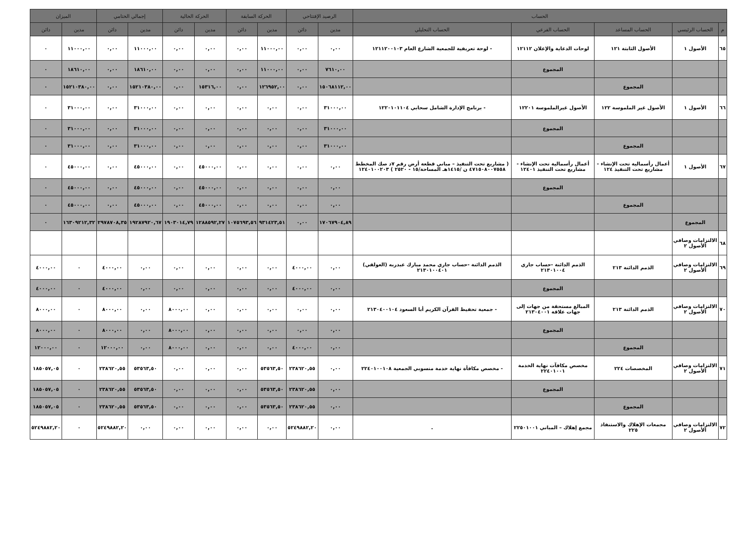| الحساب | | | | | الرصيد الإفتتاحي | | الحركة السابقة | | الحركة الحالية | | إجمالي الختامي | | الميزان | |
| --- | --- | --- | --- | --- | --- | --- | --- | --- | --- | --- | --- | --- | --- | --- |
| م | الحساب الرئيسي | الحساب المساعد | الحساب الفرعي | الحساب التحليلي | مدين | دائن | مدين | دائن | مدين | دائن | مدين | دائن | مدين | دائن |
| ٦٥ | الأصول ١ | الأصول الثابتة ١٢١ | لوحات الدعاية والإعلان ١٢١١٢ | - لوحة تعريفية للجمعية الشارع العام ١٢١١٢٠٠١٠٣ | ٠,٠٠ | ٠,٠٠ | ١١٠٠٠,٠٠ | ٠,٠٠ | ٠,٠٠ | ٠,٠٠ | ١١٠٠٠,٠٠ | ٠,٠٠ | ١١٠٠٠,٠٠ | ٠ |
| | | | المجموع | | ٧٦١٠,٠٠ | ٠,٠٠ | ١١٠٠٠,٠٠ | ٠,٠٠ | ٠,٠٠ | ٠,٠٠ | ١٨٦١٠,٠٠ | ٠,٠٠ | ١٨٦١٠,٠٠ | ٠ |
| | | المجموع | | | ١٥٠٦٨١١٢,٠٠ | ٠,٠٠ | ١٢٦٩٥٢,٠٠ | ٠,٠٠ | ١٥٣١٦,٠٠ | ٠,٠٠ | ١٥٢١٠٣٨٠,٠٠ | ٠,٠٠ | ١٥٢١٠٣٨٠,٠٠ | ٠ |
| ٦٦ | الأصول ١ | الأصول غير الملموسة ١٢٢ | الأصول غيرالملموسة ١٢٢٠١ | - برنامج الإدارة الشامل سحابي ١٢٢٠١٠١١٠٤ | ٣١٠٠٠,٠٠ | ٠,٠٠ | ٠,٠٠ | ٠,٠٠ | ٠,٠٠ | ٠,٠٠ | ٣١٠٠٠,٠٠ | ٠,٠٠ | ٣١٠٠٠,٠٠ | ٠ |
| | | | المجموع | | ٣١٠٠٠,٠٠ | ٠,٠٠ | ٠,٠٠ | ٠,٠٠ | ٠,٠٠ | ٠,٠٠ | ٣١٠٠٠,٠٠ | ٠,٠٠ | ٣١٠٠٠,٠٠ | ٠ |
| | | المجموع | | | ٣١٠٠٠,٠٠ | ٠,٠٠ | ٠,٠٠ | ٠,٠٠ | ٠,٠٠ | ٠,٠٠ | ٣١٠٠٠,٠٠ | ٠,٠٠ | ٣١٠٠٠,٠٠ | ٠ |
| ٦٧ | الأصول ١ | أعمال رأسمالية تحت الإنشاء - مشاريع تحت التنفيذ ١٢٤ | أعمال رأسمالية تحت الإنشاء - مشاريع تحت التنفيذ ١٢٤٠١ | ( مشاريع تحت التنفيذ – مباني قطعة أرض رقم ٧د صك المخطط ٤٧١٥٠٨٠٠٧٥٥٨ ن /١٤١٥هـ المساحة/١٥ - ٢٥٢٠ ) ١٢٤٠١٠٠٢٠٣ | ٠,٠٠ | ٠,٠٠ | ٠,٠٠ | ٠,٠٠ | ٤٥٠٠٠,٠٠ | ٠,٠٠ | ٤٥٠٠٠,٠٠ | ٠,٠٠ | ٤٥٠٠٠,٠٠ | ٠ |
| | | | المجموع | | ٠,٠٠ | ٠,٠٠ | ٠,٠٠ | ٠,٠٠ | ٤٥٠٠٠,٠٠ | ٠,٠٠ | ٤٥٠٠٠,٠٠ | ٠,٠٠ | ٤٥٠٠٠,٠٠ | ٠ |
| | | المجموع | | | ٠,٠٠ | ٠,٠٠ | ٠,٠٠ | ٠,٠٠ | ٤٥٠٠٠,٠٠ | ٠,٠٠ | ٤٥٠٠٠,٠٠ | ٠,٠٠ | ٤٥٠٠٠,٠٠ | ٠ |
| | المجموع | | | | ١٧٠٦٧٩٠٤,٨٩ | ٠,٠٠ | ٩٣١٤٢٣,٥١ | ١٠٧٥٦٩٣,٥٦ | ١٢٨٨٥٩٢,٢٧ | ١٩٠٣٠١٤,٧٩ | ١٩٢٨٧٩٢٠,٦٧ | ٢٩٧٨٧٠٨,٣٥ | ١٦٣٠٩٢١٢,٣٢ | ٠ |
| ٦٨ | الالتزامات وصافي الأصول ٢ | | | | | | | | | | | | | |
| ٦٩ | الالتزامات وصافي الأصول ٢ | الذمم الدائنة ٢١٣ | الذمم الدائنة -حساب جاري ٢١٣٠١٠٠٤ | الذمم الدائنة -حساب جاري محمد مبارك عبدربه (العولقي) ٢١٣٠١٠٠٤٠١ | ٠,٠٠ | ٤٠٠٠,٠٠ | ٠,٠٠ | ٠,٠٠ | ٠,٠٠ | ٠,٠٠ | ٠,٠٠ | ٤٠٠٠,٠٠ | ٠ | ٤٠٠٠,٠٠ |
| | | | المجموع | | ٠,٠٠ | ٤٠٠٠,٠٠ | ٠,٠٠ | ٠,٠٠ | ٠,٠٠ | ٠,٠٠ | ٠,٠٠ | ٤٠٠٠,٠٠ | ٠ | ٤٠٠٠,٠٠ |
| ٧٠ | الالتزامات وصافي الأصول ٢ | الذمم الدائنة ٢١٣ | المبالغ مستحقة من جهات إلى جهات علاقة ٢١٣٠٤٠٠١ | - جمعية تحفيظ القرآن الكريم أبا السعود ٢١٣٠٤٠٠١٠٤ | ٠,٠٠ | ٠,٠٠ | ٠,٠٠ | ٠,٠٠ | ٠,٠٠ | ٨٠٠٠,٠٠ | ٠,٠٠ | ٨٠٠٠,٠٠ | ٠ | ٨٠٠٠,٠٠ |
| | | | المجموع | | ٠,٠٠ | ٠,٠٠ | ٠,٠٠ | ٠,٠٠ | ٠,٠٠ | ٨٠٠٠,٠٠ | ٠,٠٠ | ٨٠٠٠,٠٠ | ٠ | ٨٠٠٠,٠٠ |
| | | المجموع | | | ٠,٠٠ | ٤٠٠٠,٠٠ | ٠,٠٠ | ٠,٠٠ | ٠,٠٠ | ٨٠٠٠,٠٠ | ٠,٠٠ | ١٢٠٠٠,٠٠ | ٠ | ١٢٠٠٠,٠٠ |
| ٧١ | الالتزامات وصافي الأصول ٢ | المخصصات ٢٢٤ | مخصص مكافآت نهاية الخدمة ٢٢٤٠١٠٠١ | - مخصص مكافأة نهاية خدمة منسوبي الجمعية ٢٢٤٠١٠٠١٠٨ | ٠,٠٠ | ٢٣٨٦٢٠,٥٥ | ٥٣٥٦٣,٥٠ | ٠,٠٠ | ٠,٠٠ | ٠,٠٠ | ٥٣٥٦٣,٥٠ | ٢٣٨٦٢٠,٥٥ | ٠ | ١٨٥٠٥٧,٠٥ |
| | | | المجموع | | ٠,٠٠ | ٢٣٨٦٢٠,٥٥ | ٥٣٥٦٣,٥٠ | ٠,٠٠ | ٠,٠٠ | ٠,٠٠ | ٥٣٥٦٣,٥٠ | ٢٣٨٦٢٠,٥٥ | ٠ | ١٨٥٠٥٧,٠٥ |
| | | المجموع | | | ٠,٠٠ | ٢٣٨٦٢٠,٥٥ | ٥٣٥٦٣,٥٠ | ٠,٠٠ | ٠,٠٠ | ٠,٠٠ | ٥٣٥٦٣,٥٠ | ٢٣٨٦٢٠,٥٥ | ٠ | ١٨٥٠٥٧,٠٥ |
| ٧٢ | الالتزامات وصافي الأصول ٢ | مجمعات الإهلاك والاستنفاذ ٢٢٥ | مجمع إهلاك – المباني ٢٢٥٠١٠٠١ | . | ٠,٠٠ | ٥٢٤٩٨٨٢,٢٠ | ٠,٠٠ | ٠,٠٠ | ٠,٠٠ | ٠,٠٠ | ٠,٠٠ | ٥٢٤٩٨٨٢,٢٠ | ٠ | ٥٢٤٩٨٨٢,٢٠ |